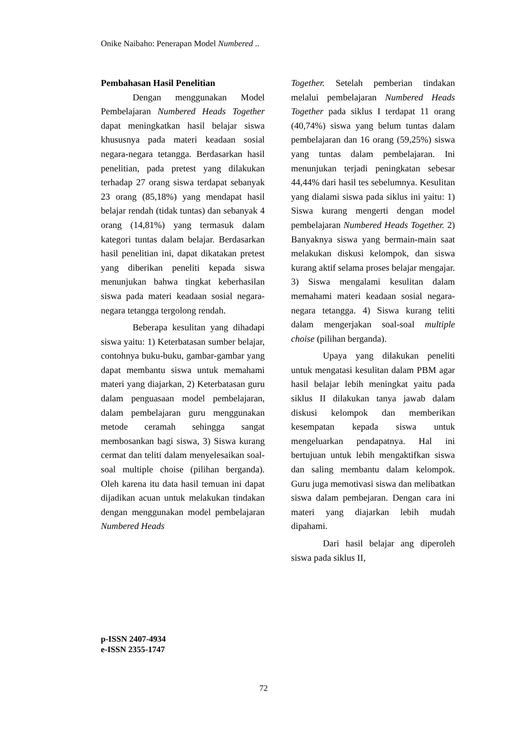Onike Naibaho: Penerapan Model Numbered ..
Pembahasan Hasil Penelitian
Dengan menggunakan Model Pembelajaran Numbered Heads Together dapat meningkatkan hasil belajar siswa khususnya pada materi keadaan sosial negara-negara tetangga. Berdasarkan hasil penelitian, pada pretest yang dilakukan terhadap 27 orang siswa terdapat sebanyak 23 orang (85,18%) yang mendapat hasil belajar rendah (tidak tuntas) dan sebanyak 4 orang (14,81%) yang termasuk dalam kategori tuntas dalam belajar. Berdasarkan hasil penelitian ini, dapat dikatakan pretest yang diberikan peneliti kepada siswa menunjukan bahwa tingkat keberhasilan siswa pada materi keadaan sosial negara-negara tetangga tergolong rendah.
Beberapa kesulitan yang dihadapi siswa yaitu: 1) Keterbatasan sumber belajar, contohnya buku-buku, gambar-gambar yang dapat membantu siswa untuk memahami materi yang diajarkan, 2) Keterbatasan guru dalam penguasaan model pembelajaran, dalam pembelajaran guru menggunakan metode ceramah sehingga sangat membosankan bagi siswa, 3) Siswa kurang cermat dan teliti dalam menyelesaikan soal-soal multiple choise (pilihan berganda). Oleh karena itu data hasil temuan ini dapat dijadikan acuan untuk melakukan tindakan dengan menggunakan model pembelajaran Numbered Heads
Together. Setelah pemberian tindakan melalui pembelajaran Numbered Heads Together pada siklus I terdapat 11 orang (40,74%) siswa yang belum tuntas dalam pembelajaran dan 16 orang (59,25%) siswa yang tuntas dalam pembelajaran. Ini menunjukan terjadi peningkatan sebesar 44,44% dari hasil tes sebelumnya. Kesulitan yang dialami siswa pada siklus ini yaitu: 1) Siswa kurang mengerti dengan model pembelajaran Numbered Heads Together. 2) Banyaknya siswa yang bermain-main saat melakukan diskusi kelompok, dan siswa kurang aktif selama proses belajar mengajar. 3) Siswa mengalami kesulitan dalam memahami materi keadaan sosial negara-negara tetangga. 4) Siswa kurang teliti dalam mengerjakan soal-soal multiple choise (pilihan berganda).
Upaya yang dilakukan peneliti untuk mengatasi kesulitan dalam PBM agar hasil belajar lebih meningkat yaitu pada siklus II dilakukan tanya jawab dalam diskusi kelompok dan memberikan kesempatan kepada siswa untuk mengeluarkan pendapatnya. Hal ini bertujuan untuk lebih mengaktifkan siswa dan saling membantu dalam kelompok. Guru juga memotivasi siswa dan melibatkan siswa dalam pembejaran. Dengan cara ini materi yang diajarkan lebih mudah dipahami.
Dari hasil belajar ang diperoleh siswa pada siklus II,
p-ISSN 2407-4934
e-ISSN 2355-1747
72